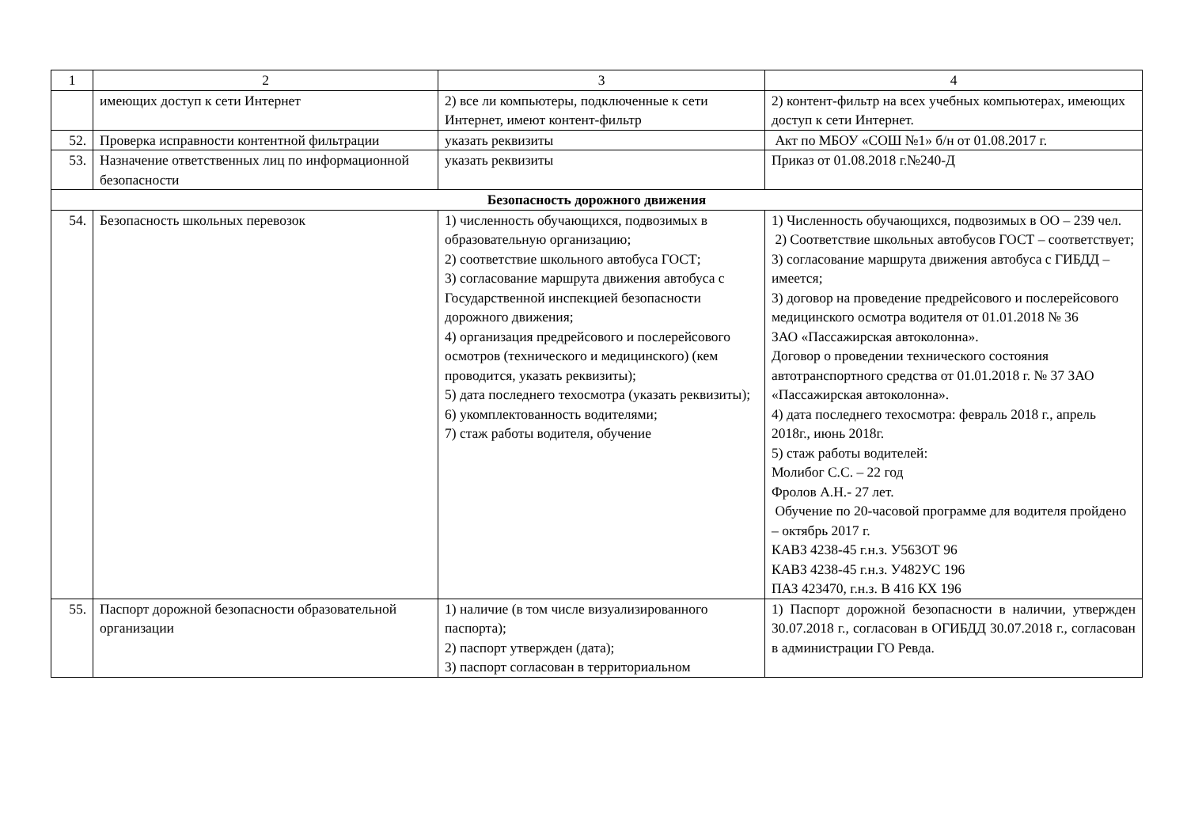| 1 | 2 | 3 | 4 |
| | имеющих доступ к сети Интернет | 2) все ли компьютеры, подключенные к сети Интернет, имеют контент-фильтр | 2) контент-фильтр на всех учебных компьютерах, имеющих доступ к сети Интернет. |
| 52. | Проверка исправности контентной фильтрации | указать реквизиты | Акт по МБОУ «СОШ №1» б/н от 01.08.2017 г. |
| 53. | Назначение ответственных лиц по информационной безопасности | указать реквизиты | Приказ от 01.08.2018 г.№240-Д |
| Безопасность дорожного движения | | | |
| 54. | Безопасность школьных перевозок | 1) численность обучающихся, подвозимых в образовательную организацию; 2) соответствие школьного автобуса ГОСТ; 3) согласование маршрута движения автобуса с Государственной инспекцией безопасности дорожного движения; 4) организация предрейсового и послерейсового осмотров (технического и медицинского) (кем проводится, указать реквизиты); 5) дата последнего техосмотра (указать реквизиты); 6) укомплектованность водителями; 7) стаж работы водителя, обучение | 1) Численность обучающихся, подвозимых в ОО – 239 чел. 2) Соответствие школьных автобусов ГОСТ – соответствует; 3) согласование маршрута движения автобуса с ГИБДД – имеется; 3) договор на проведение предрейсового и послерейсового медицинского осмотра водителя от 01.01.2018 № 36 ЗАО «Пассажирская автоколонна». Договор о проведении технического состояния автотранспортного средства от 01.01.2018 г. № 37 ЗАО «Пассажирская автоколонна». 4) дата последнего техосмотра: февраль 2018 г., апрель 2018г., июнь 2018г. 5) стаж работы водителей: Молибог С.С. – 22 год Фролов А.Н.- 27 лет. Обучение по 20-часовой программе для водителя пройдено – октябрь 2017 г. КАВЗ 4238-45 г.н.з. У563ОТ 96 КАВЗ 4238-45 г.н.з. У482УС 196 ПАЗ 423470, г.н.з. В 416 КХ 196 |
| 55. | Паспорт дорожной безопасности образовательной организации | 1) наличие (в том числе визуализированного паспорта); 2) паспорт утвержден (дата); 3) паспорт согласован в территориальном | 1) Паспорт дорожной безопасности в наличии, утвержден 30.07.2018 г., согласован в ОГИБДД 30.07.2018 г., согласован в администрации ГО Ревда. |